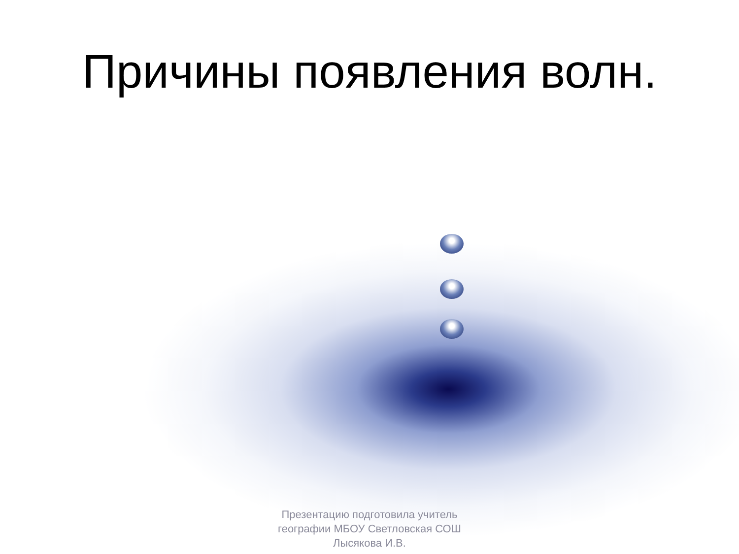Причины появления волн.
Презентацию подготовила учитель географии МБОУ Светловская СОШ Лысякова И.В.